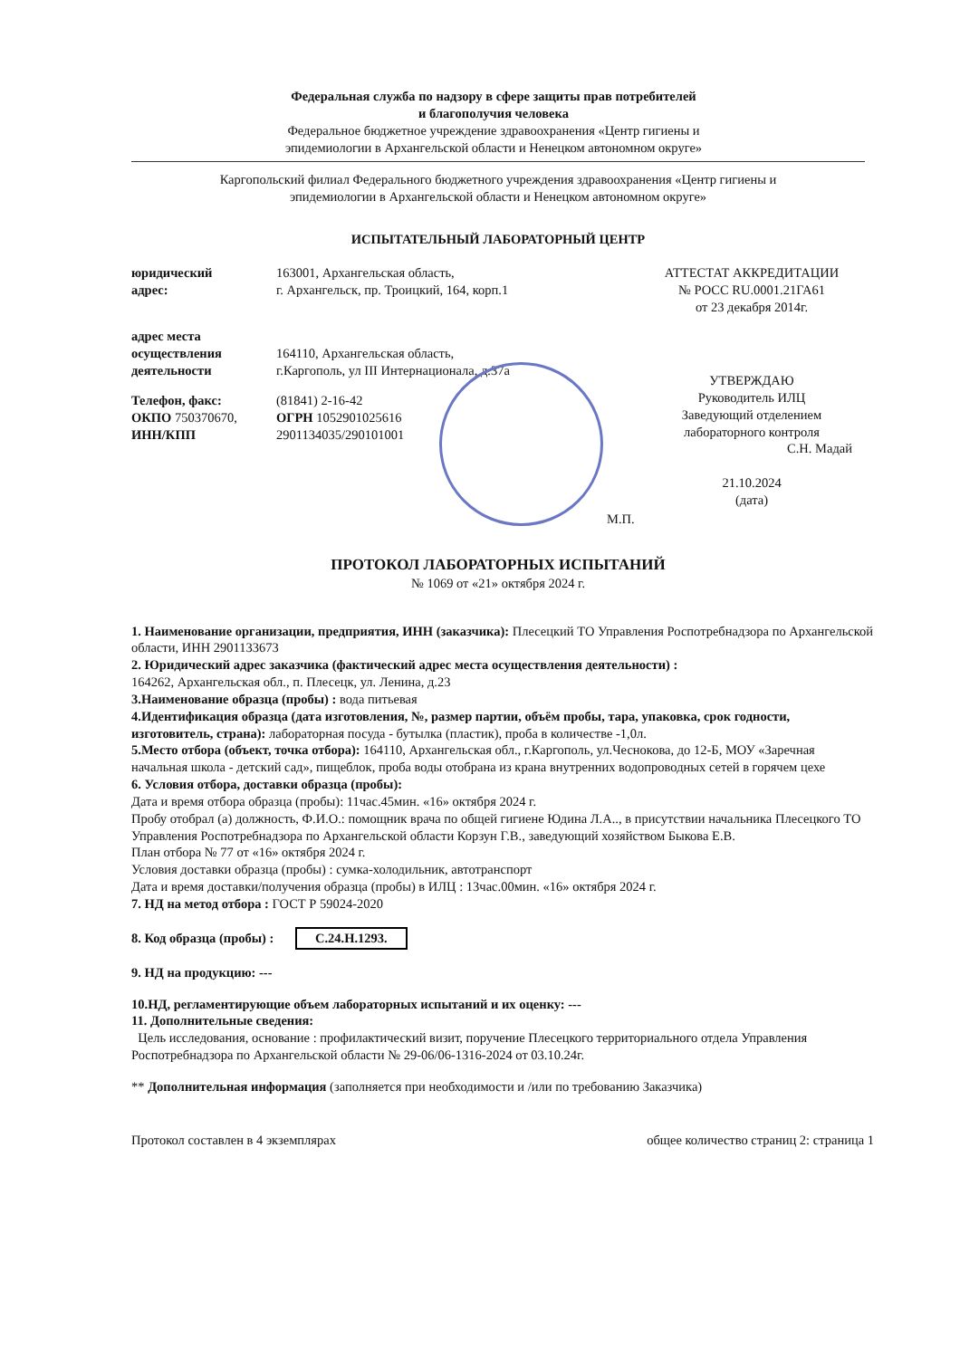Федеральная служба по надзору в сфере защиты прав потребителей
и благополучия человека
Федеральное бюджетное учреждение здравоохранения «Центр гигиены и
эпидемиологии в Архангельской области и Ненецком автономном округе»
Каргопольский филиал Федерального бюджетного учреждения здравоохранения «Центр гигиены и
эпидемиологии в Архангельской области и Ненецком автономном округе»
ИСПЫТАТЕЛЬНЫЙ ЛАБОРАТОРНЫЙ ЦЕНТР
юридический
адрес:
163001, Архангельская область,
г. Архангельск, пр. Троицкий, 164, корп.1
АТТЕСТАТ АККРЕДИТАЦИИ
№ РОСС RU.0001.21ГА61
от 23 декабря 2014г.
адрес места
осуществления
деятельности
164110, Архангельская область,
г.Каргополь, ул III Интернационала, д.37а
Телефон, факс:
ОКПО 750370670,
ИНН/КПП
(81841) 2-16-42
ОГРН 1052901025616
2901134035/290101001
УТВЕРЖДАЮ
Руководитель ИЛЦ
Заведующий отделением
лабораторного контроля
С.Н. Мадай
21.10.2024
(дата)
М.П.
ПРОТОКОЛ ЛАБОРАТОРНЫХ ИСПЫТАНИЙ
№ 1069 от «21» октября 2024 г.
1. Наименование организации, предприятия, ИНН (заказчика): Плесецкий ТО Управления Роспотребнадзора по Архангельской области, ИНН 2901133673
2. Юридический адрес заказчика (фактический адрес места осуществления деятельности) :
164262, Архангельская обл., п. Плесецк, ул. Ленина, д.23
3.Наименование образца (пробы) : вода питьевая
4.Идентификация образца (дата изготовления, №, размер партии, объём пробы, тара, упаковка, срок годности, изготовитель, страна): лабораторная посуда - бутылка (пластик), проба в количестве -1,0л.
5.Место отбора (объект, точка отбора): 164110, Архангельская обл., г.Каргополь, ул.Чеснокова, до 12-Б, МОУ «Заречная начальная школа - детский сад», пищеблок, проба воды отобрана из крана внутренних водопроводных сетей в горячем цехе
6. Условия отбора, доставки образца (пробы):
Дата и время отбора образца (пробы): 11час.45мин. «16» октября 2024 г.
Пробу отобрал (а) должность, Ф.И.О.: помощник врача по общей гигиене Юдина Л.А.., в присутствии начальника Плесецкого ТО Управления Роспотребнадзора по Архангельской области Корзун Г.В., заведующий хозяйством Быкова Е.В.
План отбора № 77 от «16» октября 2024 г.
Условия доставки образца (пробы) : сумка-холодильник, автотранспорт
Дата и время доставки/получения образца (пробы) в ИЛЦ : 13час.00мин. «16» октября 2024 г.
7. НД на метод отбора : ГОСТ Р 59024-2020
8. Код образца (пробы) : С.24.Н.1293.
9. НД на продукцию: ---
10.НД, регламентирующие объем лабораторных испытаний и их оценку: ---
11. Дополнительные сведения:
Цель исследования, основание : профилактический визит, поручение Плесецкого территориального отдела Управления Роспотребнадзора по Архангельской области № 29-06/06-1316-2024 от 03.10.24г.
** Дополнительная информация (заполняется при необходимости и /или по требованию Заказчика)
Протокол составлен в 4 экземплярах общее количество страниц 2: страница 1